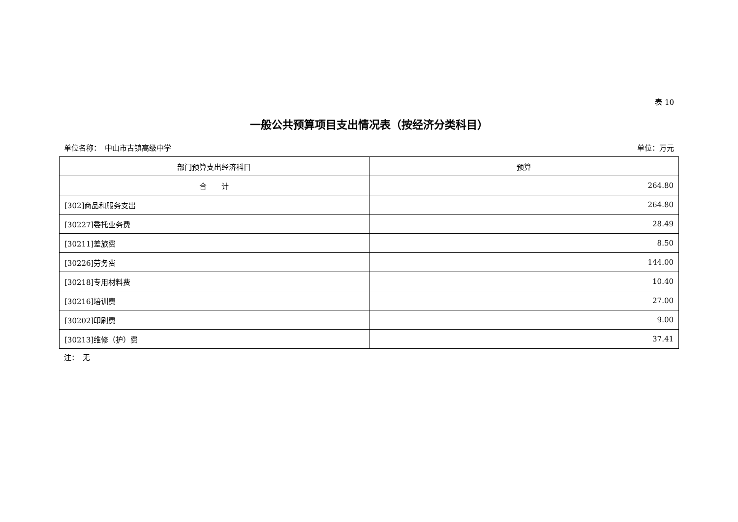表 10
一般公共预算项目支出情况表（按经济分类科目）
单位名称：　中山市古镇高级中学 单位：万元
| 部门预算支出经济科目 | 预算 |
| --- | --- |
| 合 计 | 264.80 |
| [302]商品和服务支出 | 264.80 |
| [30227]委托业务费 | 28.49 |
| [30211]差旅费 | 8.50 |
| [30226]劳务费 | 144.00 |
| [30218]专用材料费 | 10.40 |
| [30216]培训费 | 27.00 |
| [30202]印刷费 | 9.00 |
| [30213]维修（护）费 | 37.41 |
注：　无